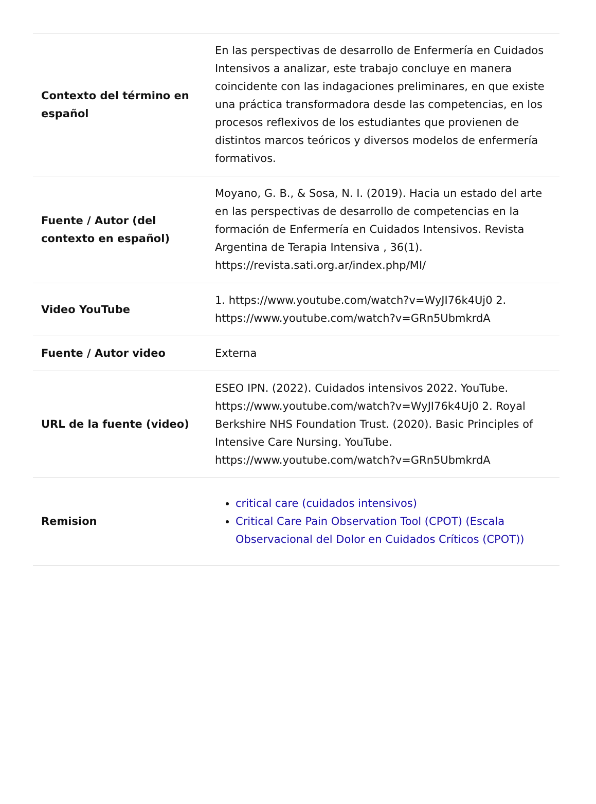| Contexto del término en español | En las perspectivas de desarrollo de Enfermería en Cuidados Intensivos a analizar, este trabajo concluye en manera coincidente con las indagaciones preliminares, en que existe una práctica transformadora desde las competencias, en los procesos reflexivos de los estudiantes que provienen de distintos marcos teóricos y diversos modelos de enfermería formativos. |
| Fuente / Autor (del contexto en español) | Moyano, G. B., & Sosa, N. I. (2019). Hacia un estado del arte en las perspectivas de desarrollo de competencias en la formación de Enfermería en Cuidados Intensivos. Revista Argentina de Terapia Intensiva , 36(1). https://revista.sati.org.ar/index.php/MI/ |
| Video YouTube | 1. https://www.youtube.com/watch?v=WyJI76k4Uj0 2. https://www.youtube.com/watch?v=GRn5UbmkrdA |
| Fuente / Autor video | Externa |
| URL de la fuente (video) | ESEO IPN. (2022). Cuidados intensivos 2022. YouTube. https://www.youtube.com/watch?v=WyJI76k4Uj0 2. Royal Berkshire NHS Foundation Trust. (2020). Basic Principles of Intensive Care Nursing. YouTube. https://www.youtube.com/watch?v=GRn5UbmkrdA |
| Remision | critical care (cuidados intensivos) Critical Care Pain Observation Tool (CPOT) (Escala Observacional del Dolor en Cuidados Críticos (CPOT)) |